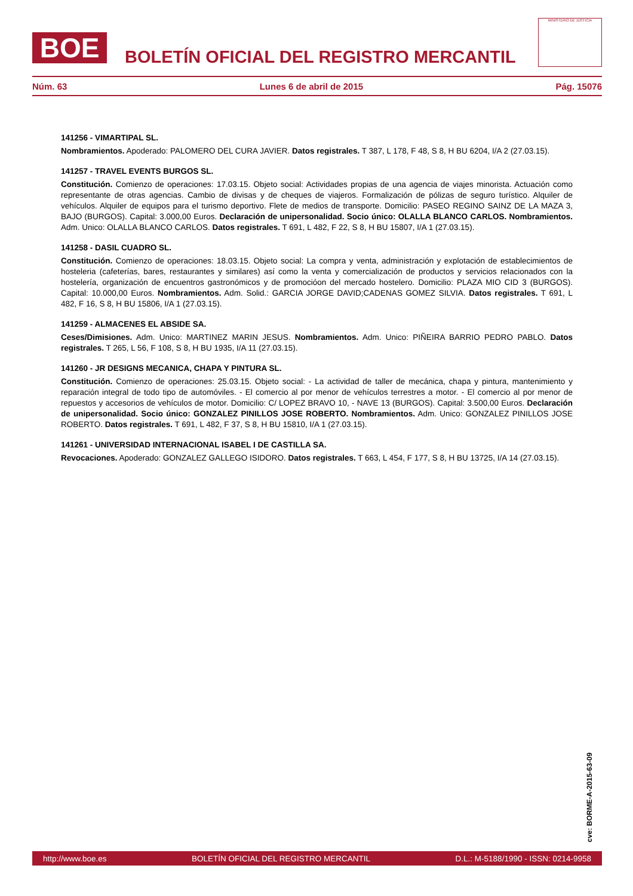BOE
BOLETÍN OFICIAL DEL REGISTRO MERCANTIL
MINISTERIO DE JUSTICIA
Núm. 63 Lunes 6 de abril de 2015 Pág. 15076
141256 - VIMARTIPAL SL.
Nombramientos. Apoderado: PALOMERO DEL CURA JAVIER. Datos registrales. T 387, L 178, F 48, S 8, H BU 6204, I/A 2 (27.03.15).
141257 - TRAVEL EVENTS BURGOS SL.
Constitución. Comienzo de operaciones: 17.03.15. Objeto social: Actividades propias de una agencia de viajes minorista. Actuación como representante de otras agencias. Cambio de divisas y de cheques de viajeros. Formalización de pólizas de seguro turístico. Alquiler de vehículos. Alquiler de equipos para el turismo deportivo. Flete de medios de transporte. Domicilio: PASEO REGINO SAINZ DE LA MAZA 3, BAJO (BURGOS). Capital: 3.000,00 Euros. Declaración de unipersonalidad. Socio único: OLALLA BLANCO CARLOS. Nombramientos. Adm. Unico: OLALLA BLANCO CARLOS. Datos registrales. T 691, L 482, F 22, S 8, H BU 15807, I/A 1 (27.03.15).
141258 - DASIL CUADRO SL.
Constitución. Comienzo de operaciones: 18.03.15. Objeto social: La compra y venta, administración y explotación de establecimientos de hosteleria (cafeterías, bares, restaurantes y similares) así como la venta y comercialización de productos y servicios relacionados con la hostelería, organización de encuentros gastronómicos y de promocióon del mercado hostelero. Domicilio: PLAZA MIO CID 3 (BURGOS). Capital: 10.000,00 Euros. Nombramientos. Adm. Solid.: GARCIA JORGE DAVID;CADENAS GOMEZ SILVIA. Datos registrales. T 691, L 482, F 16, S 8, H BU 15806, I/A 1 (27.03.15).
141259 - ALMACENES EL ABSIDE SA.
Ceses/Dimisiones. Adm. Unico: MARTINEZ MARIN JESUS. Nombramientos. Adm. Unico: PIÑEIRA BARRIO PEDRO PABLO. Datos registrales. T 265, L 56, F 108, S 8, H BU 1935, I/A 11 (27.03.15).
141260 - JR DESIGNS MECANICA, CHAPA Y PINTURA SL.
Constitución. Comienzo de operaciones: 25.03.15. Objeto social: - La actividad de taller de mecánica, chapa y pintura, mantenimiento y reparación integral de todo tipo de automóviles. - El comercio al por menor de vehículos terrestres a motor. - El comercio al por menor de repuestos y accesorios de vehículos de motor. Domicilio: C/ LOPEZ BRAVO 10, - NAVE 13 (BURGOS). Capital: 3.500,00 Euros. Declaración de unipersonalidad. Socio único: GONZALEZ PINILLOS JOSE ROBERTO. Nombramientos. Adm. Unico: GONZALEZ PINILLOS JOSE ROBERTO. Datos registrales. T 691, L 482, F 37, S 8, H BU 15810, I/A 1 (27.03.15).
141261 - UNIVERSIDAD INTERNACIONAL ISABEL I DE CASTILLA SA.
Revocaciones. Apoderado: GONZALEZ GALLEGO ISIDORO. Datos registrales. T 663, L 454, F 177, S 8, H BU 13725, I/A 14 (27.03.15).
cve: BORME-A-2015-63-09
http://www.boe.es BOLETÍN OFICIAL DEL REGISTRO MERCANTIL D.L.: M-5188/1990 - ISSN: 0214-9958